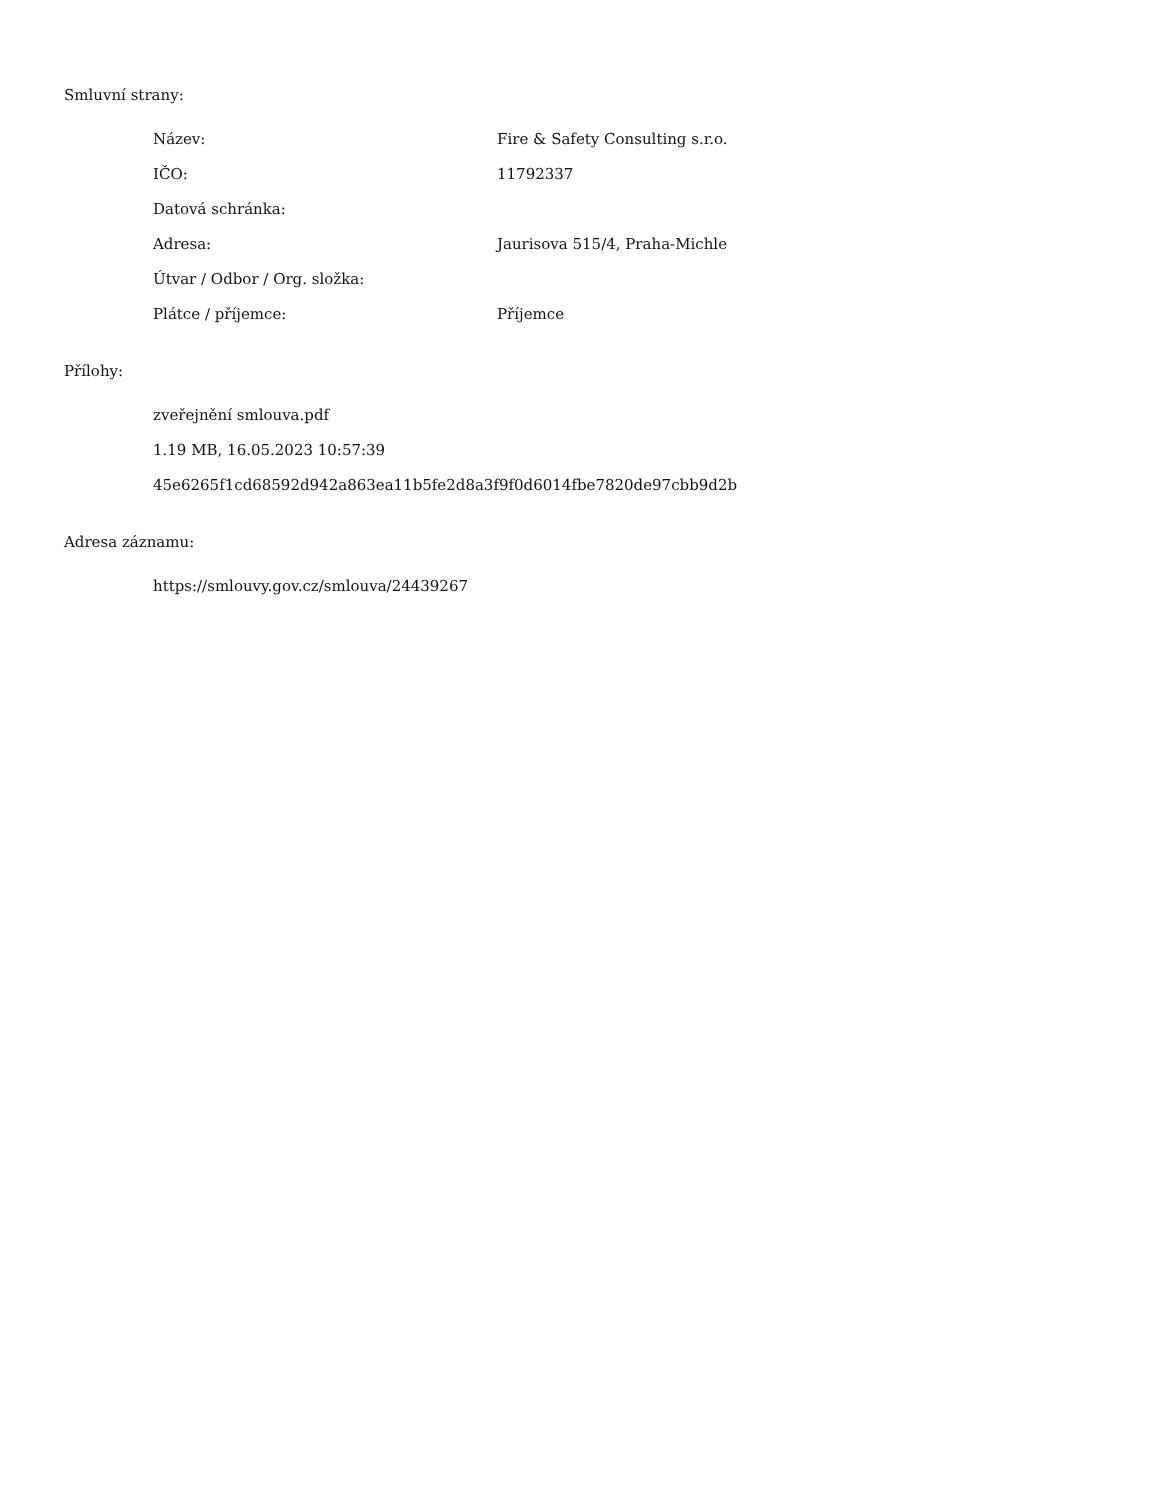Smluvní strany:
| Název: | Fire & Safety Consulting s.r.o. |
| IČO: | 11792337 |
| Datová schránka: | |
| Adresa: | Jaurisova 515/4, Praha-Michle |
| Útvar / Odbor / Org. složka: | |
| Plátce / příjemce: | Příjemce |
Přílohy:
zveřejnění smlouva.pdf
1.19 MB, 16.05.2023 10:57:39
45e6265f1cd68592d942a863ea11b5fe2d8a3f9f0d6014fbe7820de97cbb9d2b
Adresa záznamu:
https://smlouvy.gov.cz/smlouva/24439267